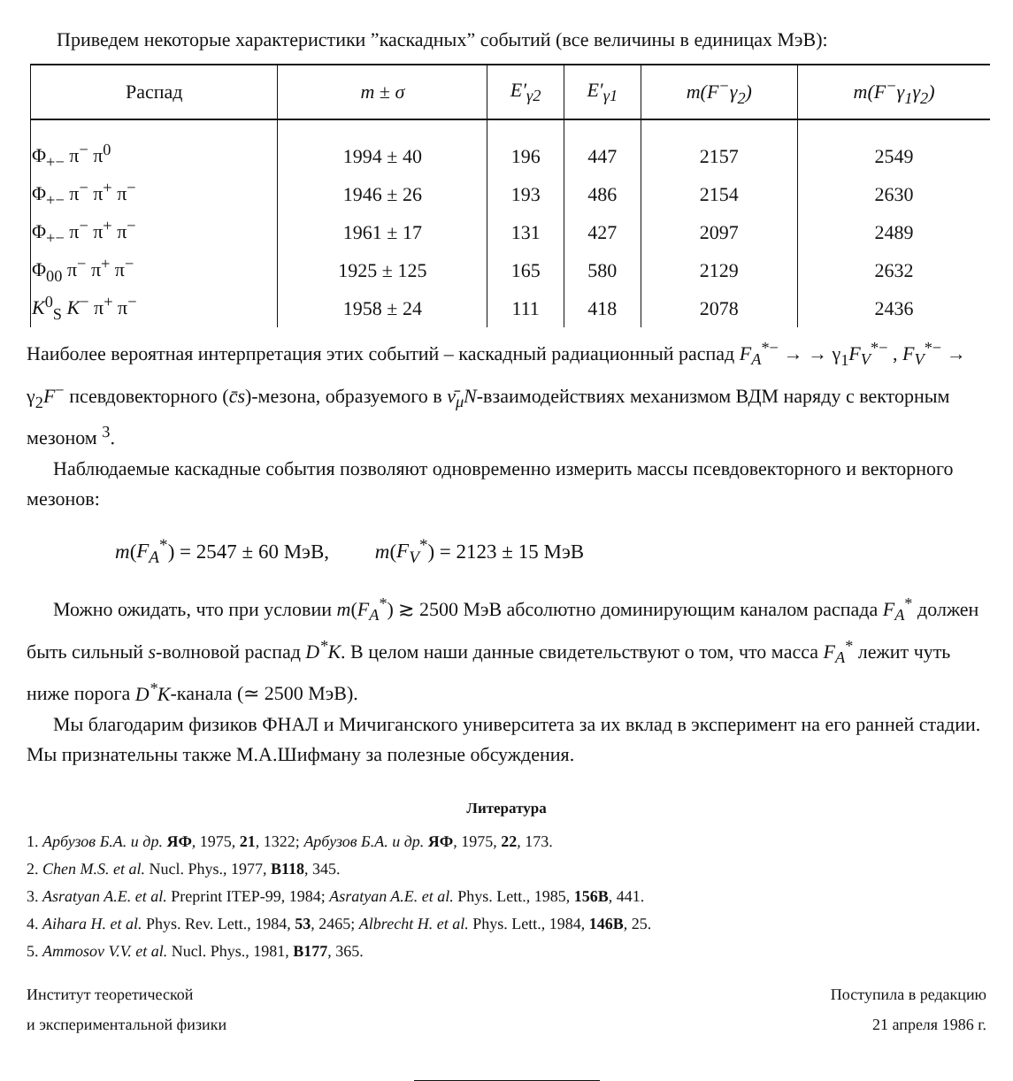Приведем некоторые характеристики ”каскадных” событий (все величины в единицах МэВ):
| Распад | m ± σ | E′<sub>γ2</sub> | E′<sub>γ1</sub> | m(F<sup>−</sup>γ<sub>2</sub>) | m(F<sup>−</sup>γ<sub>1</sub>γ<sub>2</sub>) |
| --- | --- | --- | --- | --- | --- |
| Φ<sub>+−</sub> π<sup>−</sup> π<sup>0</sup> | 1994 ± 40 | 196 | 447 | 2157 | 2549 |
| Φ<sub>+−</sub> π<sup>−</sup> π<sup>+</sup> π<sup>−</sup> | 1946 ± 26 | 193 | 486 | 2154 | 2630 |
| Φ<sub>+−</sub> π<sup>−</sup> π<sup>+</sup> π<sup>−</sup> | 1961 ± 17 | 131 | 427 | 2097 | 2489 |
| Φ<sub>00</sub> π<sup>−</sup> π<sup>+</sup> π<sup>−</sup> | 1925 ± 125 | 165 | 580 | 2129 | 2632 |
| K<sup>0</sup><sub>S</sub> K<sup>−</sup> π<sup>+</sup> π<sup>−</sup> | 1958 ± 24 | 111 | 418 | 2078 | 2436 |
Наиболее вероятная интерпретация этих событий – каскадный радиационный распад F<sub>A</sub><sup>*−</sup> → → γ<sub>1</sub>F<sub>V</sub><sup>*−</sup> , F<sub>V</sub><sup>*−</sup> → γ<sub>2</sub>F<sup>−</sup> псевдовекторного (c̄s)-мезона, образуемого в ν̄<sub>μ</sub>N-взаимодействиях механизмом ВДМ наряду с векторным мезоном <sup>3</sup>.
Наблюдаемые каскадные события позволяют одновременно измерить массы псевдовекторного и векторного мезонов:
m(F<sub>A</sub><sup>*</sup>) = 2547 ± 60 МэВ, m(F<sub>V</sub><sup>*</sup>) = 2123 ± 15 МэВ
Можно ожидать, что при условии m(F<sub>A</sub><sup>*</sup>) ≳ 2500 МэВ абсолютно доминирующим каналом распада F<sub>A</sub><sup>*</sup> должен быть сильный s-волновой распад D<sup>*</sup>K. В целом наши данные свидетельствуют о том, что масса F<sub>A</sub><sup>*</sup> лежит чуть ниже порога D<sup>*</sup>K-канала (≃ 2500 МэВ).
Мы благодарим физиков ФНАЛ и Мичиганского университета за их вклад в эксперимент на его ранней стадии. Мы признательны также М.А.Шифману за полезные обсуждения.
Литература
1. Арбузов Б.А. и др. ЯФ, 1975, 21, 1322; Арбузов Б.А. и др. ЯФ, 1975, 22, 173.
2. Chen M.S. et al. Nucl. Phys., 1977, B118, 345.
3. Asratyan A.E. et al. Preprint ITEP-99, 1984; Asratyan A.E. et al. Phys. Lett., 1985, 156B, 441.
4. Aihara H. et al. Phys. Rev. Lett., 1984, 53, 2465; Albrecht H. et al. Phys. Lett., 1984, 146B, 25.
5. Ammosov V.V. et al. Nucl. Phys., 1981, B177, 365.
Институт теоретической
и экспериментальной физики
Поступила в редакцию
21 апреля 1986 г.